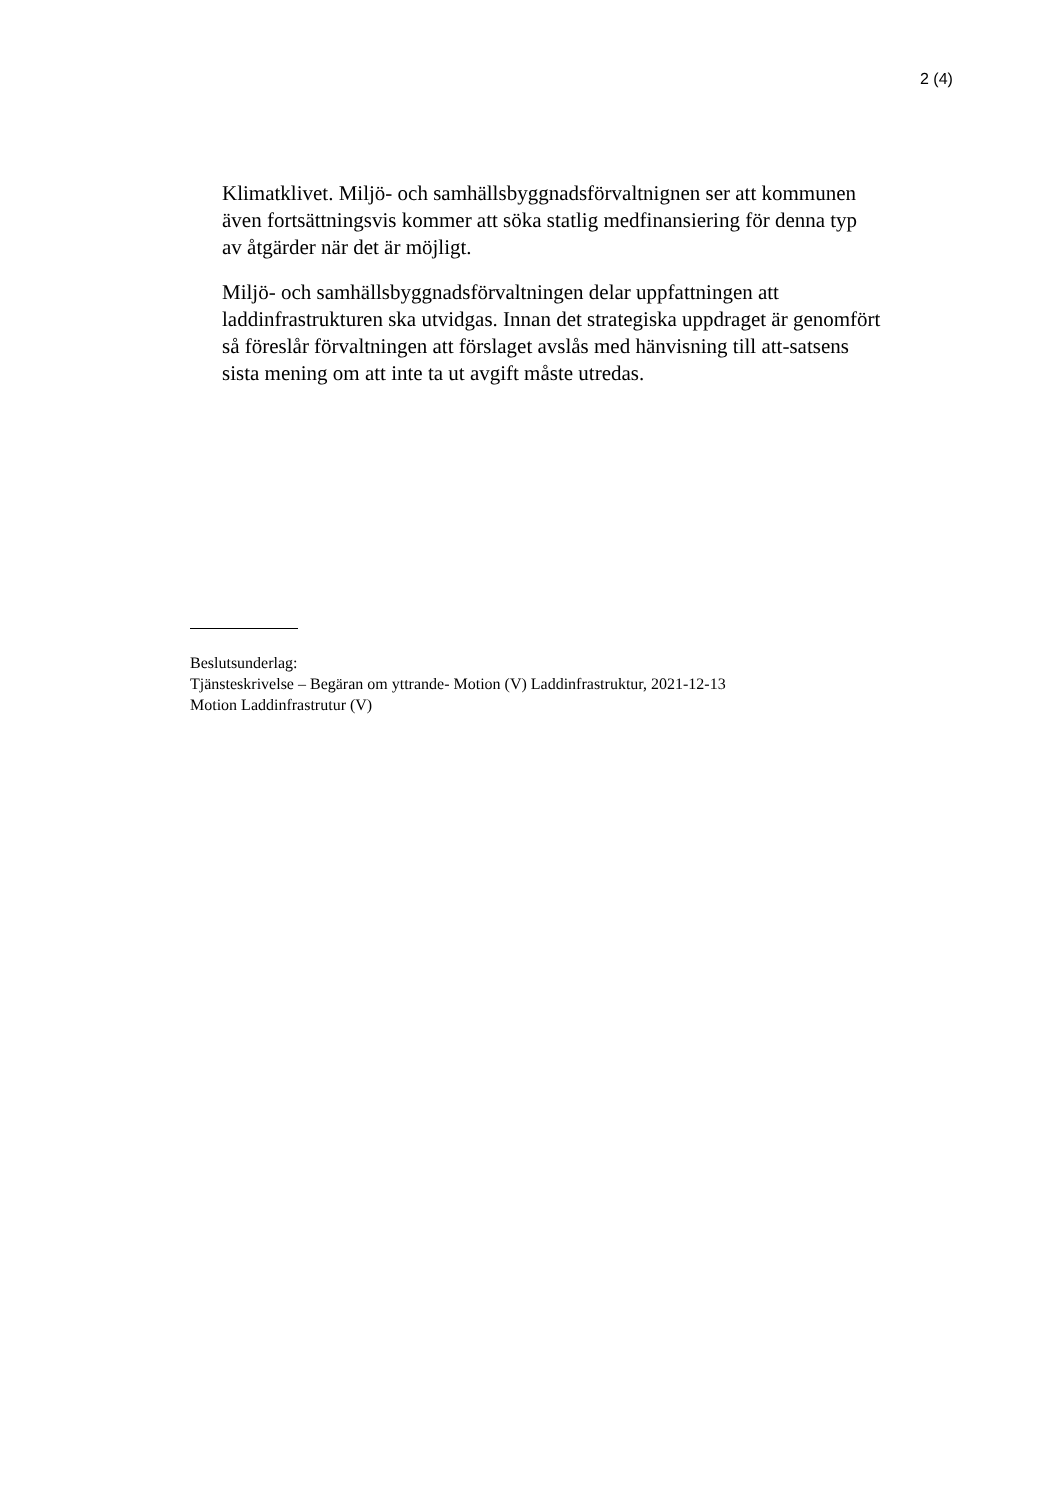2 (4)
Klimatklivet. Miljö- och samhällsbyggnadsförvaltnignen ser att kommunen även fortsättningsvis kommer att söka statlig medfinansiering för denna typ av åtgärder när det är möjligt.
Miljö- och samhällsbyggnadsförvaltningen delar uppfattningen att laddinfrastrukturen ska utvidgas. Innan det strategiska uppdraget är genomfört så föreslår förvaltningen att förslaget avslås med hänvisning till att-satsens sista mening om att inte ta ut avgift måste utredas.
Beslutsunderlag:
Tjänsteskrivelse – Begäran om yttrande- Motion (V) Laddinfrastruktur, 2021-12-13
Motion Laddinfrastrutur (V)